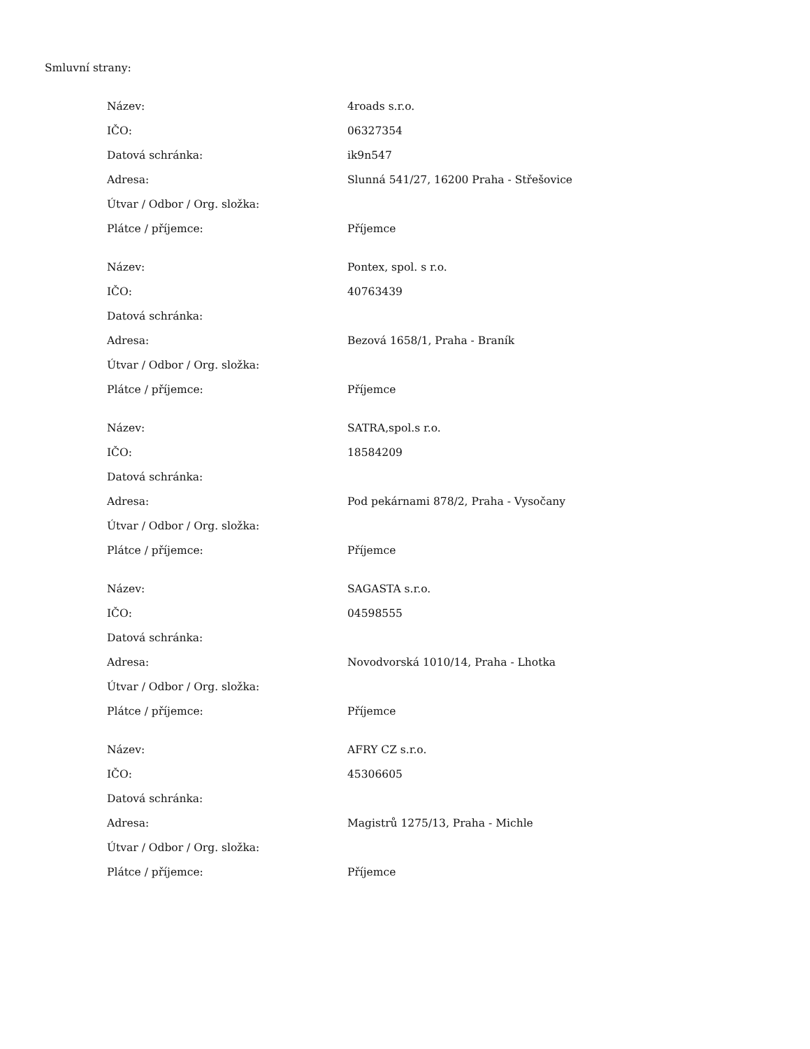Smluvní strany:
| Název: | 4roads s.r.o. |
| IČO: | 06327354 |
| Datová schránka: | ik9n547 |
| Adresa: | Slunná 541/27, 16200 Praha - Střešovice |
| Útvar / Odbor / Org. složka: | |
| Plátce / příjemce: | Příjemce |
| Název: | Pontex, spol. s r.o. |
| IČO: | 40763439 |
| Datová schránka: | |
| Adresa: | Bezová 1658/1, Praha - Braník |
| Útvar / Odbor / Org. složka: | |
| Plátce / příjemce: | Příjemce |
| Název: | SATRA,spol.s r.o. |
| IČO: | 18584209 |
| Datová schránka: | |
| Adresa: | Pod pekárnami 878/2, Praha - Vysočany |
| Útvar / Odbor / Org. složka: | |
| Plátce / příjemce: | Příjemce |
| Název: | SAGASTA s.r.o. |
| IČO: | 04598555 |
| Datová schránka: | |
| Adresa: | Novodvorská 1010/14, Praha - Lhotka |
| Útvar / Odbor / Org. složka: | |
| Plátce / příjemce: | Příjemce |
| Název: | AFRY CZ s.r.o. |
| IČO: | 45306605 |
| Datová schránka: | |
| Adresa: | Magistrů 1275/13, Praha - Michle |
| Útvar / Odbor / Org. složka: | |
| Plátce / příjemce: | Příjemce |